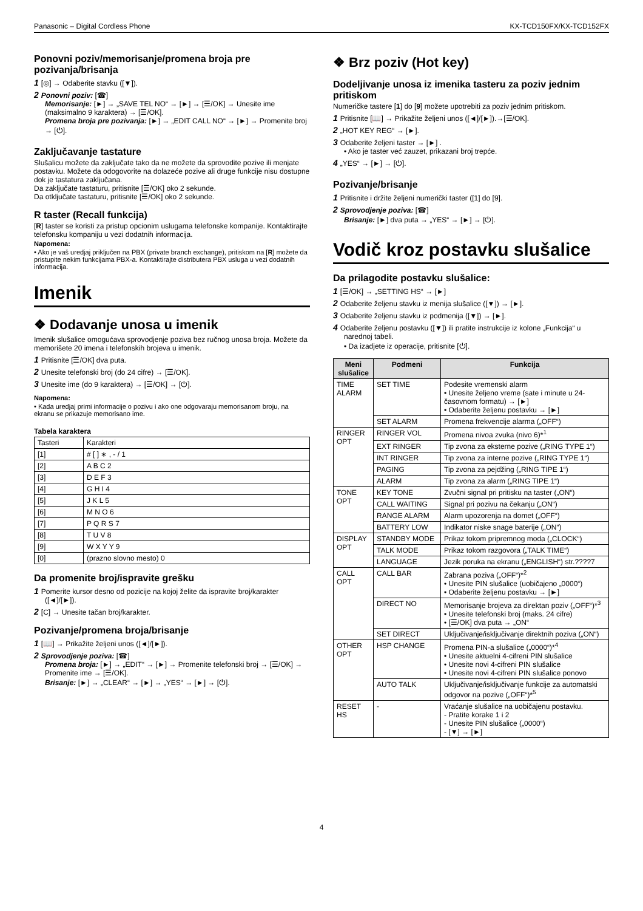Panasonic – Digital Cordless Phone KX-TCD150FX/KX-TCD152FX
Ponovni poziv/memorisanje/promena broja pre pozivanja/brisanja
1 [◎] → Odaberite stavku ([▼]).
2 Ponovni poziv: [☎]
Memorisanje: [►] → „SAVE TEL NO“ → [►] → [☰/OK] → Unesite ime (maksimalno 9 karaktera) → [☰/OK].
Promena broja pre pozivanja: [►] → „EDIT CALL NO“ → [►] → Promenite broj → [⏻].
Zaključavanje tastature
Slušalicu možete da zaključate tako da ne možete da sprovodite pozive ili menjate postavku. Možete da odogovorite na dolazeće pozive ali druge funkcije nisu dostupne dok je tastatura zaključana.
Da zaključate tastaturu, pritisnite [☰/OK] oko 2 sekunde.
Da otključate tastaturu, pritisnite [☰/OK] oko 2 sekunde.
R taster (Recall funkcija)
[R] taster se koristi za pristup opcionim uslugama telefonske kompanije. Kontaktirajte telefonsku kompaniju u vezi dodatnih informacija.
Napomena:
• Ako je vaš uredjaj priključen na PBX (private branch exchange), pritiskom na [R] možete da pristupite nekim funkcijama PBX-a. Kontaktirajte distributera PBX usluga u vezi dodatnih informacija.
Imenik
❖ Dodavanje unosa u imenik
Imenik slušalice omogućava sprovodjenje poziva bez ručnog unosa broja. Možete da memorišete 20 imena i telefonskih brojeva u imenik.
1 Pritisnite [☰/OK] dva puta.
2 Unesite telefonski broj (do 24 cifre) → [☰/OK].
3 Unesite ime (do 9 karaktera) → [☰/OK] → [⏻].
Napomena:
• Kada uredjaj primi informacije o pozivu i ako one odgovaraju memorisanom broju, na ekranu se prikazuje memorisano ime.
Tabela karaktera
| Tasteri | Karakteri |
| [1] | # [ ] ∗ , - / 1 |
| [2] | A B C 2 |
| [3] | D E F 3 |
| [4] | G H I 4 |
| [5] | J K L 5 |
| [6] | M N O 6 |
| [7] | P Q R S 7 |
| [8] | T U V 8 |
| [9] | W X Y Y 9 |
| [0] | (prazno slovno mesto) 0 |
Da promenite broj/ispravite grešku
1 Pomerite kursor desno od pozicije na kojoj želite da ispravite broj/karakter ([◄]/[►]).
2 [C] → Unesite tačan broj/karakter.
Pozivanje/promena broja/brisanje
1 [📖] → Prikažite željeni unos ([◄]/[►]).
2 Sprovodjenje poziva: [☎]
Promena broja: [►] → „EDIT“ → [►] → Promenite telefonski broj → [☰/OK] → Promenite ime → [☰/OK].
Brisanje: [►] → „CLEAR“ → [►] → „YES“ → [►] → [⏻].
❖ Brz poziv (Hot key)
Dodeljivanje unosa iz imenika tasteru za poziv jednim pritiskom
Numeričke tastere [1] do [9] možete upotrebiti za poziv jednim pritiskom.
1 Pritisnite [📖] → Prikažite željeni unos ([◄]/[►]).→[☰/OK].
2 „HOT KEY REG“ → [►].
3 Odaberite željeni taster → [►] .
• Ako je taster već zauzet, prikazani broj trepće.
4 „YES“ → [►] → [⏻].
Pozivanje/brisanje
1 Pritisnite i držite željeni numerički taster ([1] do [9].
2 Sprovodjenje poziva: [☎]
Brisanje: [►] dva puta → „YES“ → [►] → [⏻].
Vodič kroz postavku slušalice
Da prilagodite postavku slušalice:
1 [☰/OK] → „SETTING HS“ → [►]
2 Odaberite željenu stavku iz menija slušalice ([▼]) → [►].
3 Odaberite željenu stavku iz podmenija ([▼]) → [►].
4 Odaberite željenu postavku ([▼]) ili pratite instrukcije iz kolone „Funkcija“ u narednoj tabeli.
• Da izadjete iz operacije, pritisnite [⏻].
| Meni slušalice | Podmeni | Funkcija |
| --- | --- | --- |
| TIME ALARM | SET TIME | Podesite vremenski alarm • Unesite željeno vreme (sate i minute u 24-časovnom formatu) → [►] • Odaberite željenu postavku → [►] |
| | SET ALARM | Promena frekvencije alarma („OFF“) |
| RINGER OPT | RINGER VOL | Promena nivoa zvuka (nivo 6)*<sup>1</sup> |
| | EXT RINGER | Tip zvona za eksterne pozive („RING TYPE 1“) |
| | INT RINGER | Tip zvona za interne pozive („RING TYPE 1“) |
| | PAGING | Tip zvona za pejdžing („RING TIPE 1“) |
| | ALARM | Tip zvona za alarm („RING TIPE 1“) |
| TONE OPT | KEY TONE | Zvučni signal pri pritisku na taster („ON“) |
| | CALL WAITING | Signal pri pozivu na čekanju („ON“) |
| | RANGE ALARM | Alarm upozorenja na domet („OFF“) |
| | BATTERY LOW | Indikator niske snage baterije („ON“) |
| DISPLAY OPT | STANDBY MODE | Prikaz tokom pripremnog moda („CLOCK“) |
| | TALK MODE | Prikaz tokom razgovora („TALK TIME“) |
| | LANGUAGE | Jezik poruka na ekranu („ENGLISH“) str.????7 |
| CALL OPT | CALL BAR | Zabrana poziva („OFF“)*<sup>2</sup> • Unesite PIN slušalice (uobičajeno „0000“) • Odaberite željenu postavku → [►] |
| | DIRECT NO | Memorisanje brojeva za direktan poziv („OFF“)*<sup>3</sup> • Unesite telefonski broj (maks. 24 cifre) • [☰/OK] dva puta → „ON“ |
| | SET DIRECT | Uključivanje/isključivanje direktnih poziva („ON“) |
| OTHER OPT | HSP CHANGE | Promena PIN-a slušalice („0000“)*<sup>4</sup> • Unesite aktuelni 4-cifreni PIN slušalice • Unesite novi 4-cifreni PIN slušalice • Unesite novi 4-cifreni PIN slušalice ponovo |
| | AUTO TALK | Uključivanje/isključivanje funkcije za automatski odgovor na pozive („OFF“)*<sup>5</sup> |
| RESET HS | - | Vraćanje slušalice na uobičajenu postavku. - Pratite korake 1 i 2 - Unesite PIN slušalice („0000“) - [▼] → [►] |
4